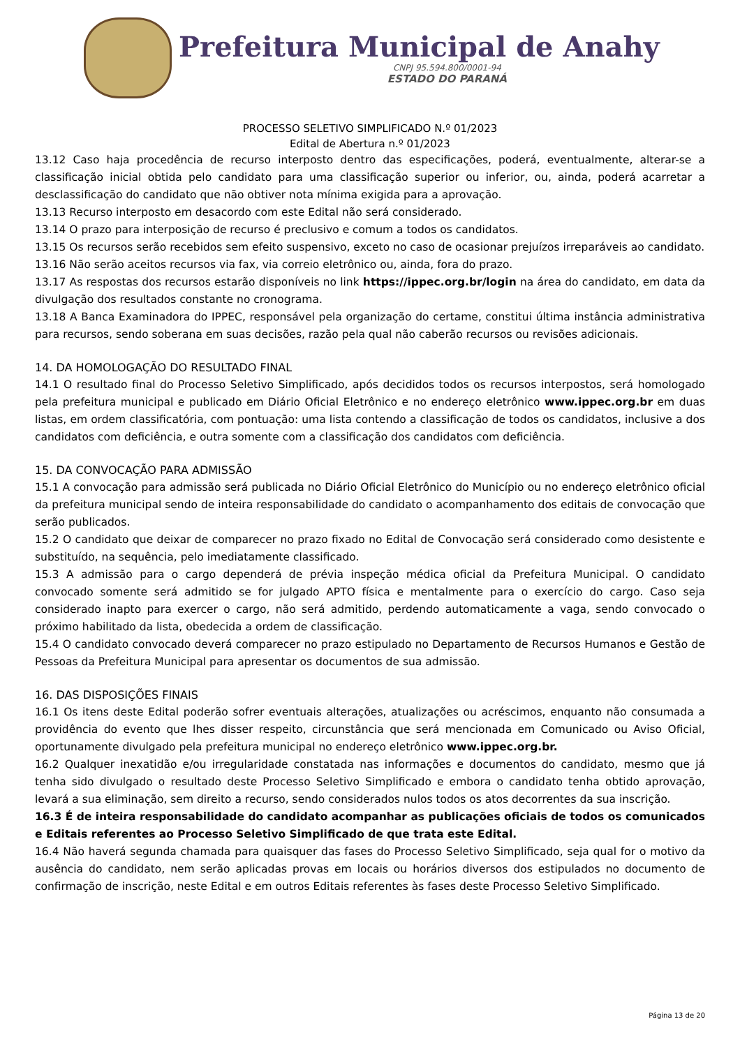Prefeitura Municipal de Anahy
CNPJ 95.594.800/0001-94
ESTADO DO PARANÁ
PROCESSO SELETIVO SIMPLIFICADO N.º 01/2023
Edital de Abertura n.º 01/2023
13.12 Caso haja procedência de recurso interposto dentro das especificações, poderá, eventualmente, alterar-se a classificação inicial obtida pelo candidato para uma classificação superior ou inferior, ou, ainda, poderá acarretar a desclassificação do candidato que não obtiver nota mínima exigida para a aprovação.
13.13 Recurso interposto em desacordo com este Edital não será considerado.
13.14 O prazo para interposição de recurso é preclusivo e comum a todos os candidatos.
13.15 Os recursos serão recebidos sem efeito suspensivo, exceto no caso de ocasionar prejuízos irreparáveis ao candidato.
13.16 Não serão aceitos recursos via fax, via correio eletrônico ou, ainda, fora do prazo.
13.17 As respostas dos recursos estarão disponíveis no link https://ippec.org.br/login na área do candidato, em data da divulgação dos resultados constante no cronograma.
13.18 A Banca Examinadora do IPPEC, responsável pela organização do certame, constitui última instância administrativa para recursos, sendo soberana em suas decisões, razão pela qual não caberão recursos ou revisões adicionais.
14. DA HOMOLOGAÇÃO DO RESULTADO FINAL
14.1 O resultado final do Processo Seletivo Simplificado, após decididos todos os recursos interpostos, será homologado pela prefeitura municipal e publicado em Diário Oficial Eletrônico e no endereço eletrônico www.ippec.org.br em duas listas, em ordem classificatória, com pontuação: uma lista contendo a classificação de todos os candidatos, inclusive a dos candidatos com deficiência, e outra somente com a classificação dos candidatos com deficiência.
15. DA CONVOCAÇÃO PARA ADMISSÃO
15.1 A convocação para admissão será publicada no Diário Oficial Eletrônico do Município ou no endereço eletrônico oficial da prefeitura municipal sendo de inteira responsabilidade do candidato o acompanhamento dos editais de convocação que serão publicados.
15.2 O candidato que deixar de comparecer no prazo fixado no Edital de Convocação será considerado como desistente e substituído, na sequência, pelo imediatamente classificado.
15.3 A admissão para o cargo dependerá de prévia inspeção médica oficial da Prefeitura Municipal. O candidato convocado somente será admitido se for julgado APTO física e mentalmente para o exercício do cargo. Caso seja considerado inapto para exercer o cargo, não será admitido, perdendo automaticamente a vaga, sendo convocado o próximo habilitado da lista, obedecida a ordem de classificação.
15.4 O candidato convocado deverá comparecer no prazo estipulado no Departamento de Recursos Humanos e Gestão de Pessoas da Prefeitura Municipal para apresentar os documentos de sua admissão.
16. DAS DISPOSIÇÕES FINAIS
16.1 Os itens deste Edital poderão sofrer eventuais alterações, atualizações ou acréscimos, enquanto não consumada a providência do evento que lhes disser respeito, circunstância que será mencionada em Comunicado ou Aviso Oficial, oportunamente divulgado pela prefeitura municipal no endereço eletrônico www.ippec.org.br.
16.2 Qualquer inexatidão e/ou irregularidade constatada nas informações e documentos do candidato, mesmo que já tenha sido divulgado o resultado deste Processo Seletivo Simplificado e embora o candidato tenha obtido aprovação, levará a sua eliminação, sem direito a recurso, sendo considerados nulos todos os atos decorrentes da sua inscrição.
16.3 É de inteira responsabilidade do candidato acompanhar as publicações oficiais de todos os comunicados e Editais referentes ao Processo Seletivo Simplificado de que trata este Edital.
16.4 Não haverá segunda chamada para quaisquer das fases do Processo Seletivo Simplificado, seja qual for o motivo da ausência do candidato, nem serão aplicadas provas em locais ou horários diversos dos estipulados no documento de confirmação de inscrição, neste Edital e em outros Editais referentes às fases deste Processo Seletivo Simplificado.
Página 13 de 20